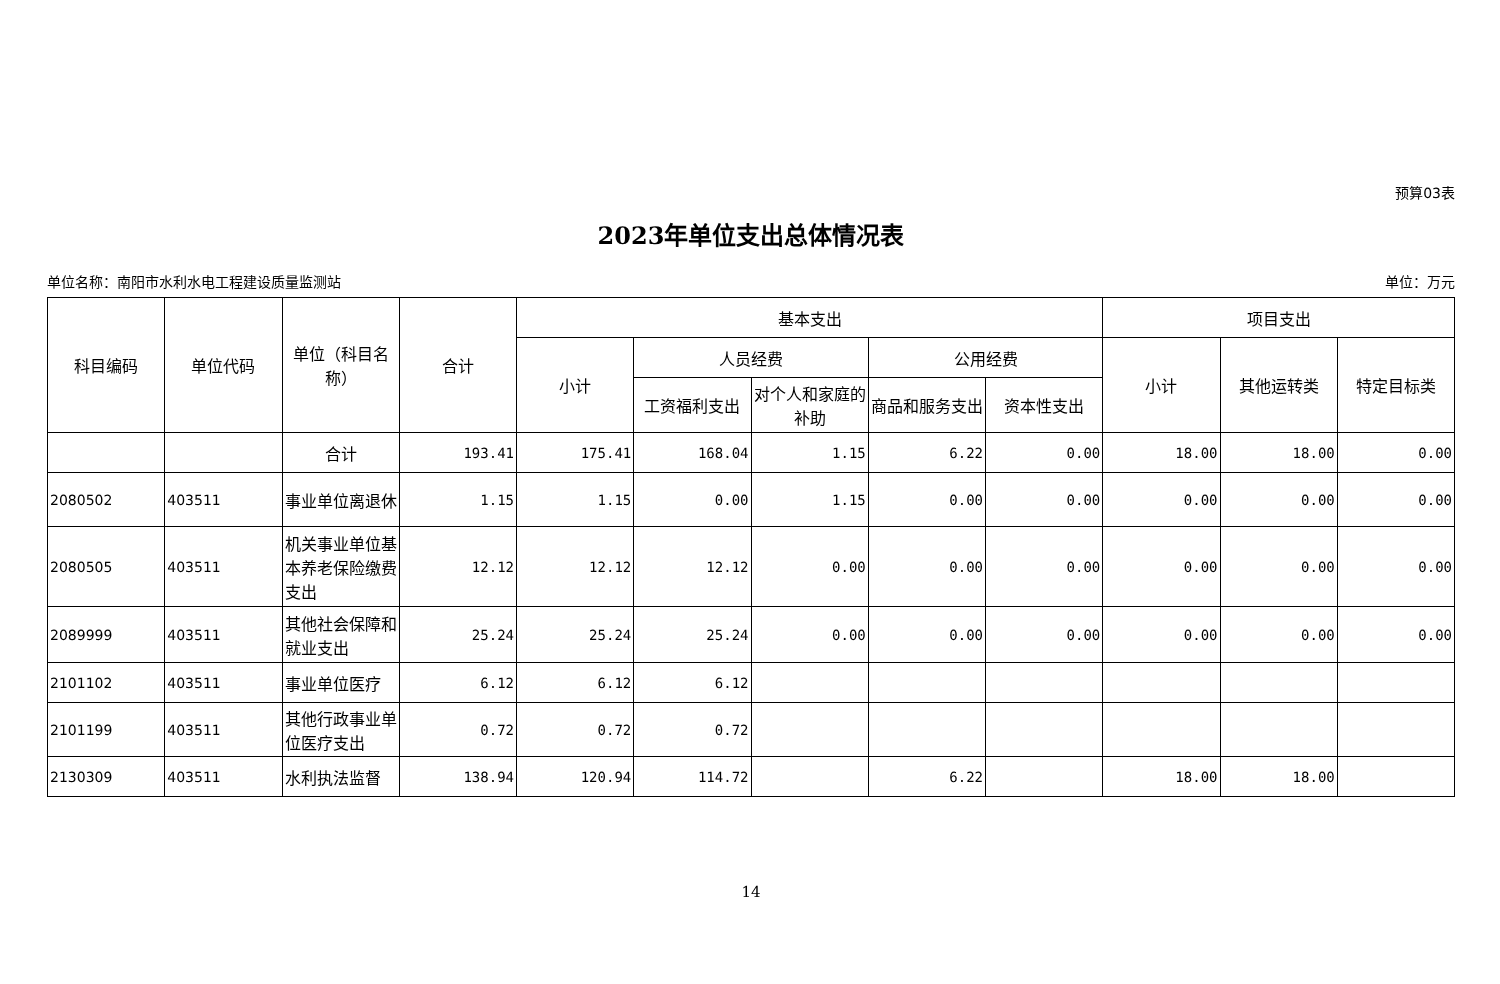预算03表
2023年单位支出总体情况表
单位名称：南阳市水利水电工程建设质量监测站 单位：万元
| 科目编码 | 单位代码 | 单位（科目名称） | 合计 | 基本支出 | | | | | 项目支出 | | |
| --- | --- | --- | --- | --- | --- | --- | --- | --- | --- | --- | --- |
| | | | | 小计 | 人员经费 | | 公用经费 | | 小计 | 其他运转类 | 特定目标类 |
| | | | | | 工资福利支出 | 对个人和家庭的补助 | 商品和服务支出 | 资本性支出 | | | |
| | | 合计 | 193.41 | 175.41 | 168.04 | 1.15 | 6.22 | 0.00 | 18.00 | 18.00 | 0.00 |
| 2080502 | 403511 | 事业单位离退休 | 1.15 | 1.15 | 0.00 | 1.15 | 0.00 | 0.00 | 0.00 | 0.00 | 0.00 |
| 2080505 | 403511 | 机关事业单位基本养老保险缴费支出 | 12.12 | 12.12 | 12.12 | 0.00 | 0.00 | 0.00 | 0.00 | 0.00 | 0.00 |
| 2089999 | 403511 | 其他社会保障和就业支出 | 25.24 | 25.24 | 25.24 | 0.00 | 0.00 | 0.00 | 0.00 | 0.00 | 0.00 |
| 2101102 | 403511 | 事业单位医疗 | 6.12 | 6.12 | 6.12 | | | | | | |
| 2101199 | 403511 | 其他行政事业单位医疗支出 | 0.72 | 0.72 | 0.72 | | | | | | |
| 2130309 | 403511 | 水利执法监督 | 138.94 | 120.94 | 114.72 | | 6.22 | | 18.00 | 18.00 | |
14